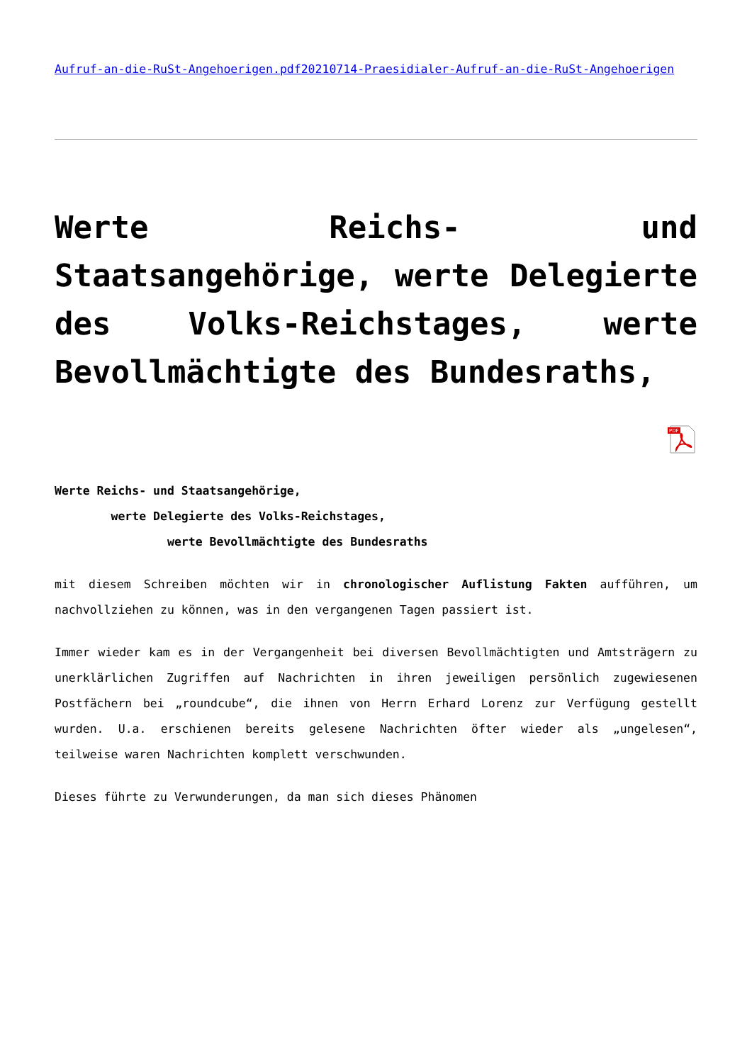Aufruf-an-die-RuSt-Angehoerigen.pdf20210714-Praesidialer-Aufruf-an-die-RuSt-Angehoerigen
Werte Reichs- und Staatsangehörige, werte Delegierte des Volks-Reichstages, werte Bevollmächtigte des Bundesraths,
PDF
Werte Reichs- und Staatsangehörige,
werte Delegierte des Volks-Reichstages,
werte Bevollmächtigte des Bundesraths
mit diesem Schreiben möchten wir in chronologischer Auflistung Fakten aufführen, um nachvollziehen zu können, was in den vergangenen Tagen passiert ist.
Immer wieder kam es in der Vergangenheit bei diversen Bevollmächtigten und Amtsträgern zu unerklärlichen Zugriffen auf Nachrichten in ihren jeweiligen persönlich zugewiesenen Postfächern bei „roundcube“, die ihnen von Herrn Erhard Lorenz zur Verfügung gestellt wurden. U.a. erschienen bereits gelesene Nachrichten öfter wieder als „ungelesen“, teilweise waren Nachrichten komplett verschwunden.
Dieses führte zu Verwunderungen, da man sich dieses Phänomen